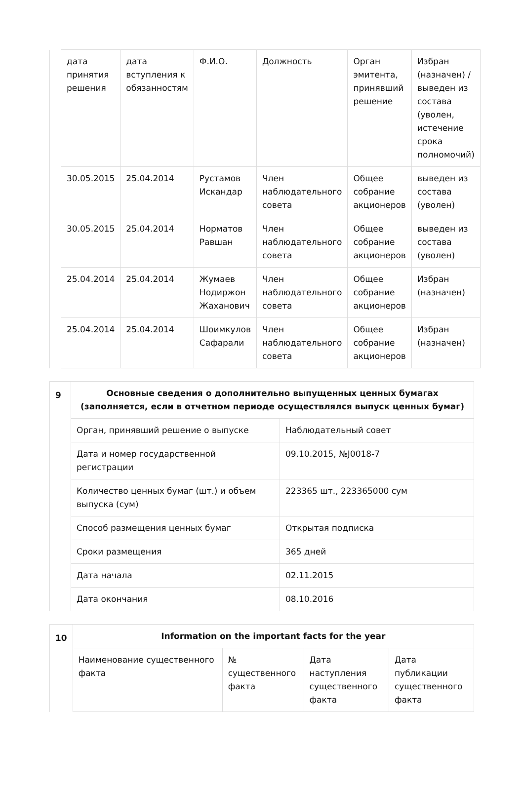| | дата принятия решения | дата вступления к обязанностям | Ф.И.О. | Должность | Орган эмитента, принявший решение | Избран (назначен) / выведен из состава (уволен, истечение срока полномочий) |
| | 30.05.2015 | 25.04.2014 | Рустамов Искандар | Член наблюдательного совета | Общее собрание акционеров | выведен из состава (уволен) |
| | 30.05.2015 | 25.04.2014 | Норматов Равшан | Член наблюдательного совета | Общее собрание акционеров | выведен из состава (уволен) |
| | 25.04.2014 | 25.04.2014 | Жумаев Нодиржон Жаханович | Член наблюдательного совета | Общее собрание акционеров | Избран (назначен) |
| | 25.04.2014 | 25.04.2014 | Шоимкулов Сафарали | Член наблюдательного совета | Общее собрание акционеров | Избран (назначен) |
| 9 | Основные сведения о дополнительно выпущенных ценных бумагах (заполняется, если в отчетном периоде осуществлялся выпуск ценных бумаг) | |
| | Орган, принявший решение о выпуске | Наблюдательный совет |
| | Дата и номер государственной регистрации | 09.10.2015, №J0018-7 |
| | Количество ценных бумаг (шт.) и объем выпуска (сум) | 223365 шт., 223365000 сум |
| | Способ размещения ценных бумаг | Открытая подписка |
| | Сроки размещения | 365 дней |
| | Дата начала | 02.11.2015 |
| | Дата окончания | 08.10.2016 |
| 10 | Information on the important facts for the year | | | |
| | Наименование существенного факта | № существенного факта | Дата наступления существенного факта | Дата публикации существенного факта |